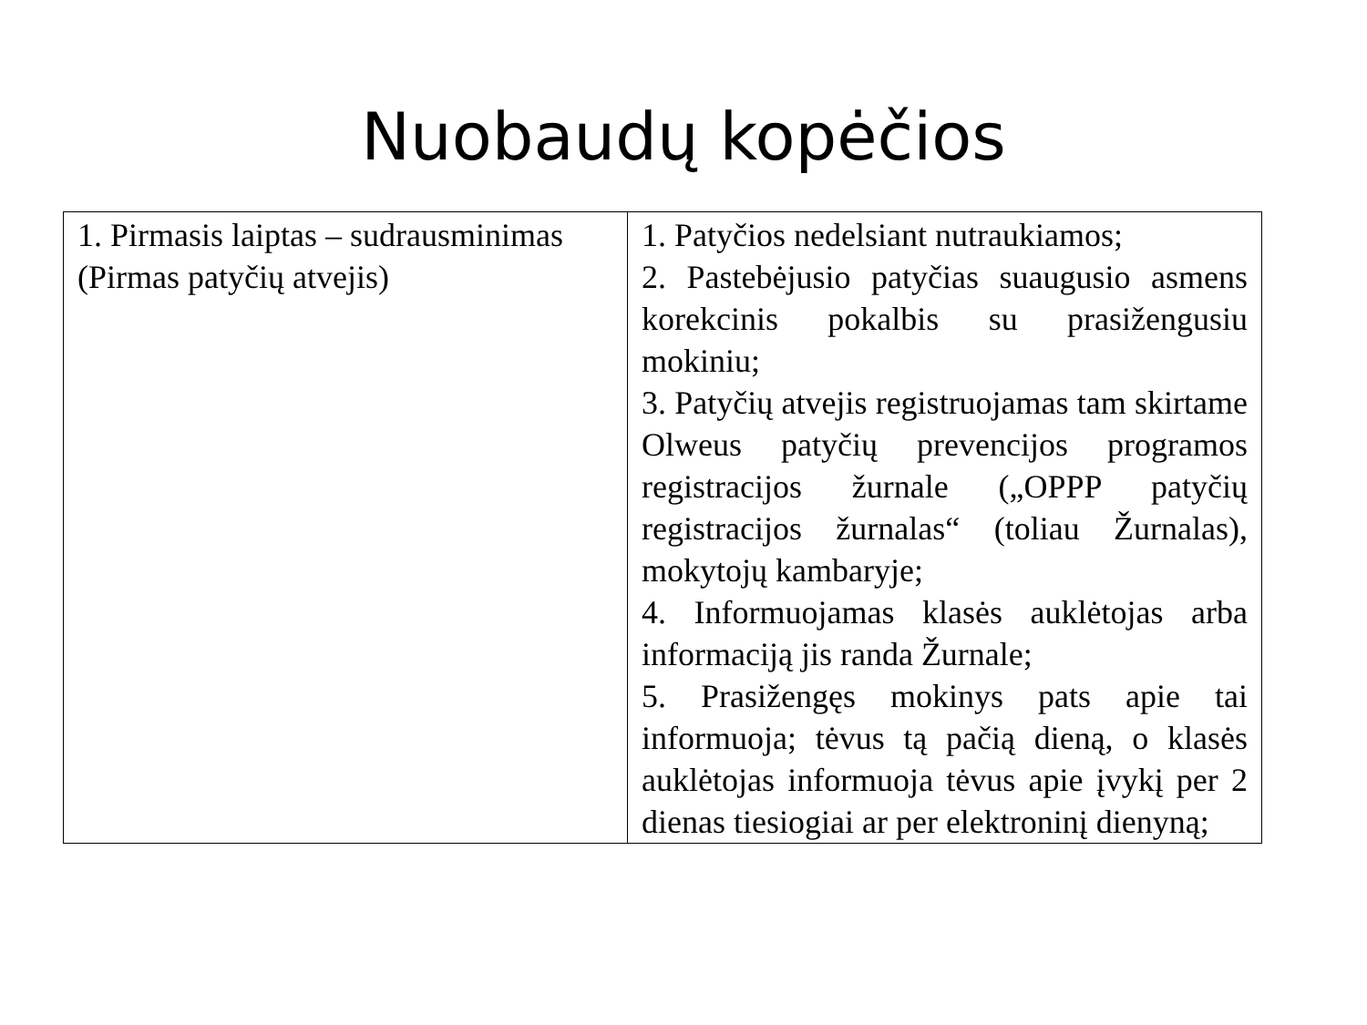Nuobaudų kopėčios
| 1. Pirmasis laiptas – sudrausminimas (Pirmas patyčių atvejis) | 1. Patyčios nedelsiant nutraukiamos; 2. Pastebėjusio patyčias suaugusio asmens korekcinis pokalbis su prasižengusiu mokiniu; 3. Patyčių atvejis registruojamas tam skirtame Olweus patyčių prevencijos programos registracijos žurnale („OPPP patyčių registracijos žurnalas“ (toliau Žurnalas), mokytojų kambaryje; 4. Informuojamas klasės auklėtojas arba informaciją jis randa Žurnale; 5. Prasižengęs mokinys pats apie tai informuoja; tėvus tą pačią dieną, o klasės auklėtojas informuoja tėvus apie įvykį per 2 dienas tiesiogiai ar per elektroninį dienyną; |